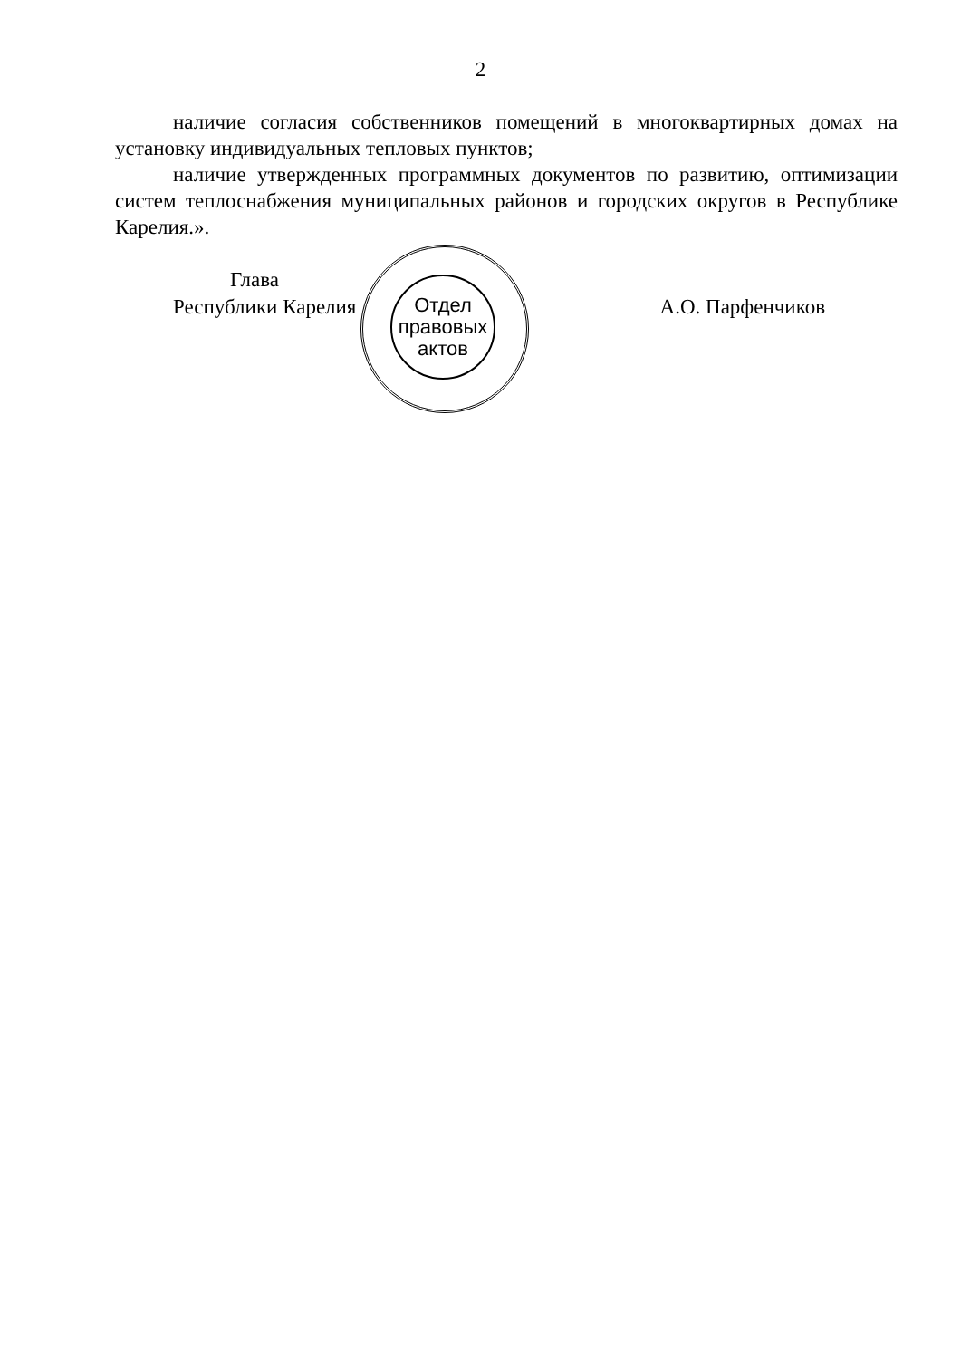2
наличие согласия собственников помещений в многоквартирных домах на установку индивидуальных тепловых пунктов;
наличие утвержденных программных документов по развитию, оптимизации систем теплоснабжения муниципальных районов и городских округов в Республике Карелия.».
Отдел правовых актов
Глава
Республики Карелия А.О. Парфенчиков